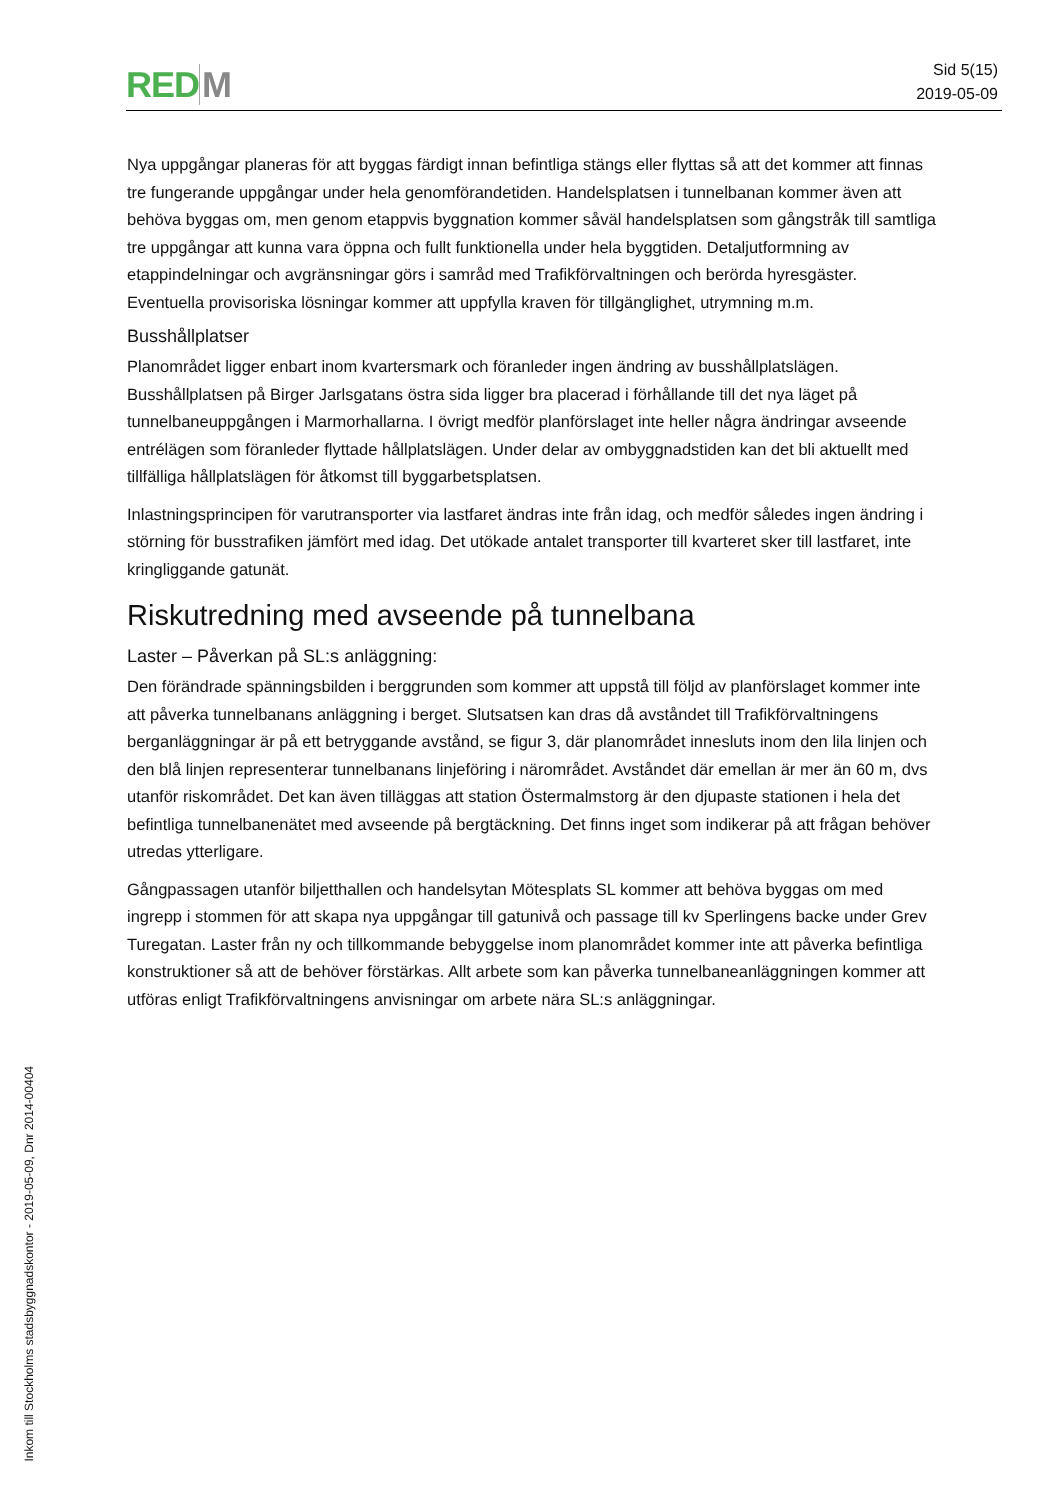RED M
Sid 5(15)
2019-05-09
Nya uppgångar planeras för att byggas färdigt innan befintliga stängs eller flyttas så att det kommer att finnas tre fungerande uppgångar under hela genomförandetiden. Handelsplatsen i tunnelbanan kommer även att behöva byggas om, men genom etappvis byggnation kommer såväl handelsplatsen som gångstråk till samtliga tre uppgångar att kunna vara öppna och fullt funktionella under hela byggtiden. Detaljutformning av etappindelningar och avgränsningar görs i samråd med Trafikförvaltningen och berörda hyresgäster. Eventuella provisoriska lösningar kommer att uppfylla kraven för tillgänglighet, utrymning m.m.
Busshållplatser
Planområdet ligger enbart inom kvartersmark och föranleder ingen ändring av busshållplatslägen. Busshållplatsen på Birger Jarlsgatans östra sida ligger bra placerad i förhållande till det nya läget på tunnelbaneuppgången i Marmorhallarna. I övrigt medför planförslaget inte heller några ändringar avseende entrélägen som föranleder flyttade hållplatslägen. Under delar av ombyggnadstiden kan det bli aktuellt med tillfälliga hållplatslägen för åtkomst till byggarbetsplatsen.
Inlastningsprincipen för varutransporter via lastfaret ändras inte från idag, och medför således ingen ändring i störning för busstrafiken jämfört med idag. Det utökade antalet transporter till kvarteret sker till lastfaret, inte kringliggande gatunät.
Riskutredning med avseende på tunnelbana
Laster – Påverkan på SL:s anläggning:
Den förändrade spänningsbilden i berggrunden som kommer att uppstå till följd av planförslaget kommer inte att påverka tunnelbanans anläggning i berget. Slutsatsen kan dras då avståndet till Trafikförvaltningens berganläggningar är på ett betryggande avstånd, se figur 3, där planområdet innesluts inom den lila linjen och den blå linjen representerar tunnelbanans linjeföring i närområdet. Avståndet där emellan är mer än 60 m, dvs utanför riskområdet. Det kan även tilläggas att station Östermalmstorg är den djupaste stationen i hela det befintliga tunnelbanenätet med avseende på bergtäckning. Det finns inget som indikerar på att frågan behöver utredas ytterligare.
Gångpassagen utanför biljetthallen och handelsytan Mötesplats SL kommer att behöva byggas om med ingrepp i stommen för att skapa nya uppgångar till gatunivå och passage till kv Sperlingens backe under Grev Turegatan. Laster från ny och tillkommande bebyggelse inom planområdet kommer inte att påverka befintliga konstruktioner så att de behöver förstärkas. Allt arbete som kan påverka tunnelbaneanläggningen kommer att utföras enligt Trafikförvaltningens anvisningar om arbete nära SL:s anläggningar.
Inkom till Stockholms stadsbyggnadskontor - 2019-05-09, Dnr 2014-00404